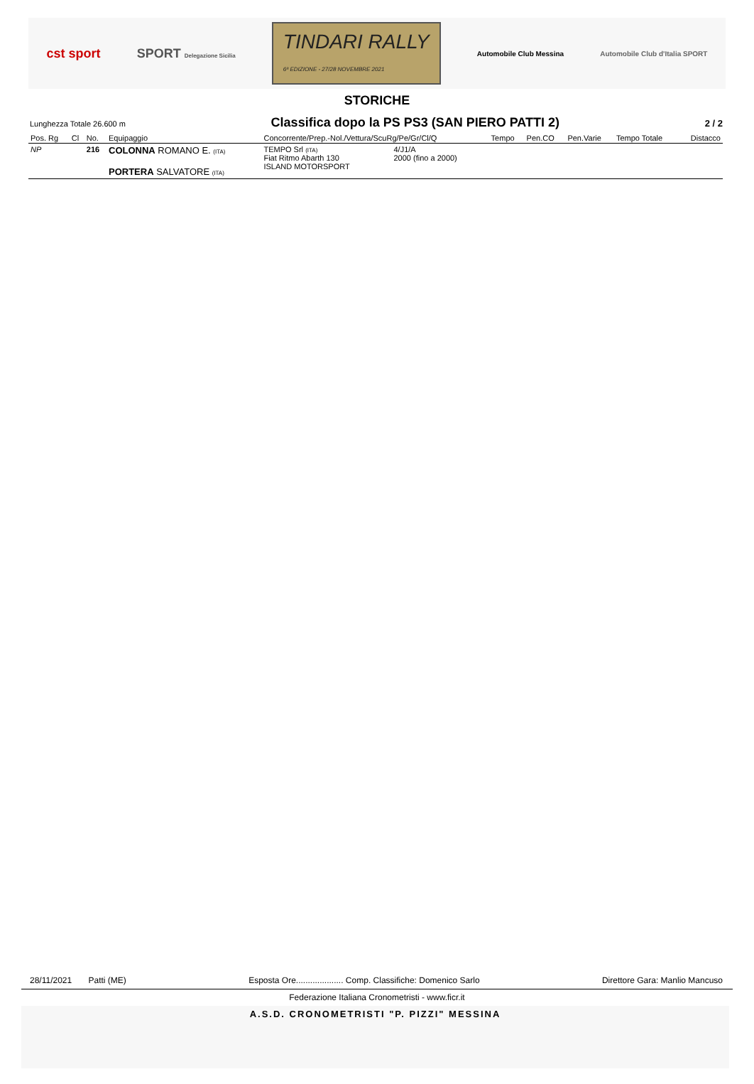cst sport SPORT Delegazione Sicilia TINDARI RALLY
6ª EDIZIONE - 27/28 NOVEMBRE 2021 Automobile Club Messina Automobile Club d'Italia SPORT
STORICHE
Lunghezza Totale 26.600 m Classifica dopo la PS PS3 (SAN PIERO PATTI 2) 2 / 2
| Pos. Rg | Cl | No. | Equipaggio | Concorrente/Prep.-Nol./Vettura/ScuRg/Pe/Gr/Cl/Q | | Tempo | Pen.CO | Pen.Varie | Tempo Totale | Distacco |
| --- | --- | --- | --- | --- | --- | --- | --- | --- | --- | --- |
| NP | | 216 | COLONNA ROMANO E. (ITA) PORTERA SALVATORE (ITA) | TEMPO Srl (ITA) Fiat Ritmo Abarth 130 ISLAND MOTORSPORT | 4/J1/A 2000 (fino a 2000) | | | | | |
28/11/2021 Patti (ME) Esposta Ore.................... Comp. Classifiche: Domenico Sarlo Direttore Gara: Manlio Mancuso
Federazione Italiana Cronometristi - www.ficr.it
A.S.D. CRONOMETRISTI "P. PIZZI" MESSINA